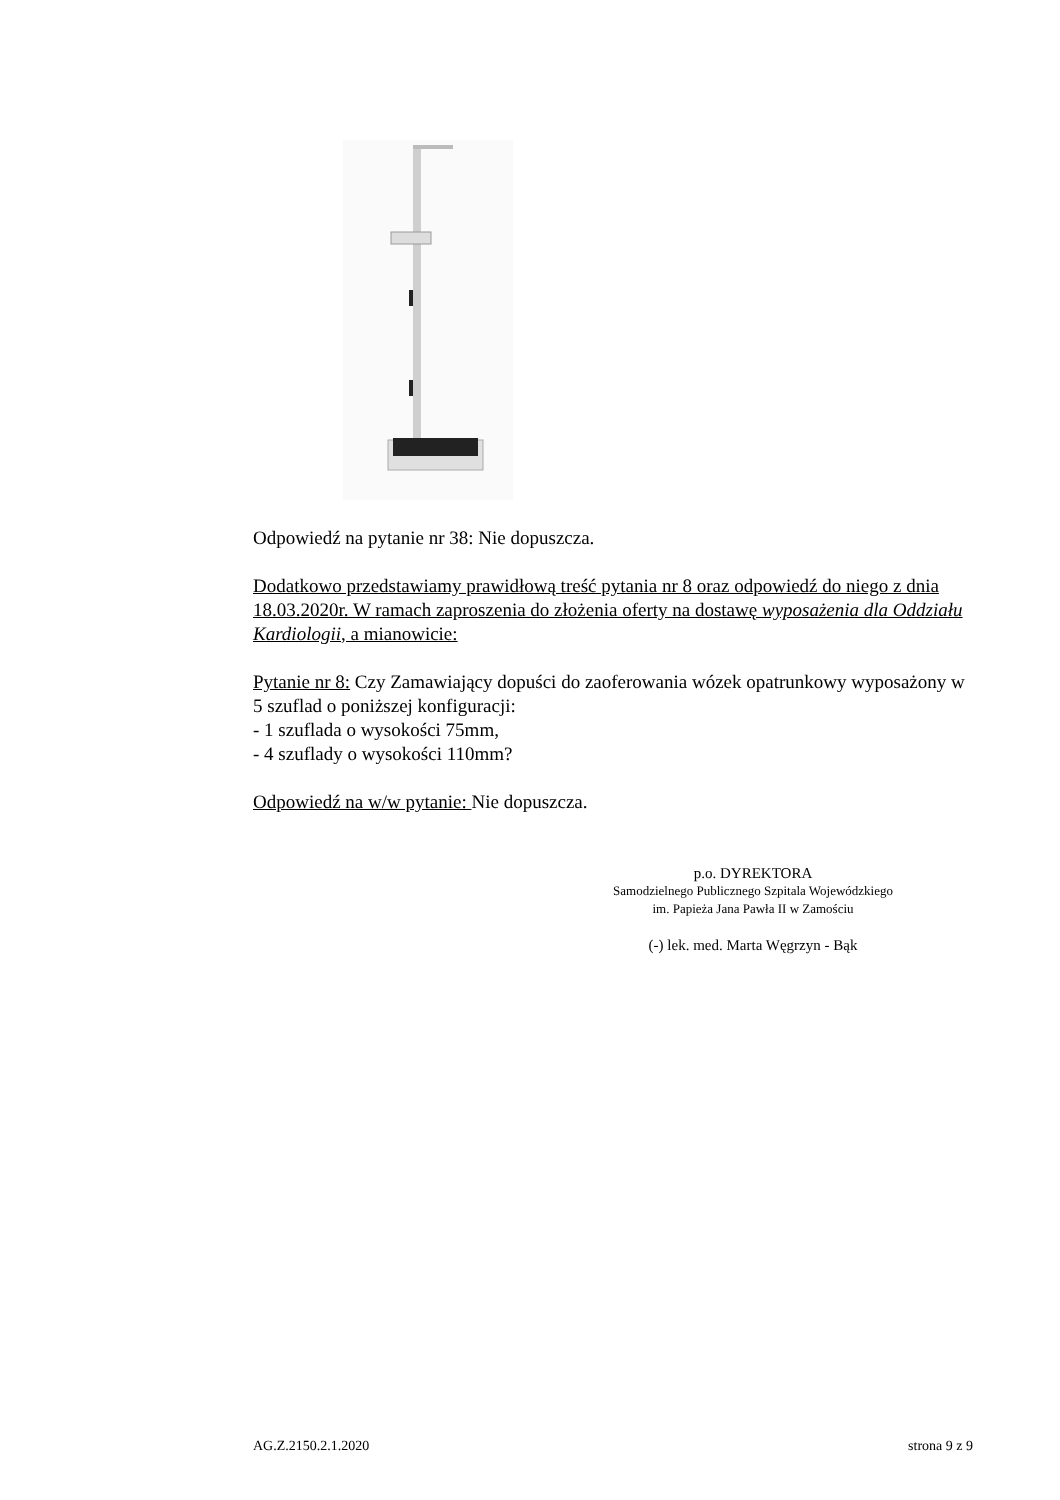Odpowiedź na pytanie nr 38: Nie dopuszcza.
Dodatkowo przedstawiamy prawidłową treść pytania nr 8 oraz odpowiedź do niego z dnia 18.03.2020r. W ramach zaproszenia do złożenia oferty na dostawę wyposażenia dla Oddziału Kardiologii, a mianowicie:
Pytanie nr 8: Czy Zamawiający dopuści do zaoferowania wózek opatrunkowy wyposażony w 5 szuflad o poniższej konfiguracji:
- 1 szuflada o wysokości 75mm,
- 4 szuflady o wysokości 110mm?
Odpowiedź na w/w pytanie: Nie dopuszcza.
p.o. DYREKTORA
Samodzielnego Publicznego Szpitala Wojewódzkiego
im. Papieża Jana Pawła II w Zamościu
(-) lek. med. Marta Węgrzyn - Bąk
AG.Z.2150.2.1.2020 strona 9 z 9